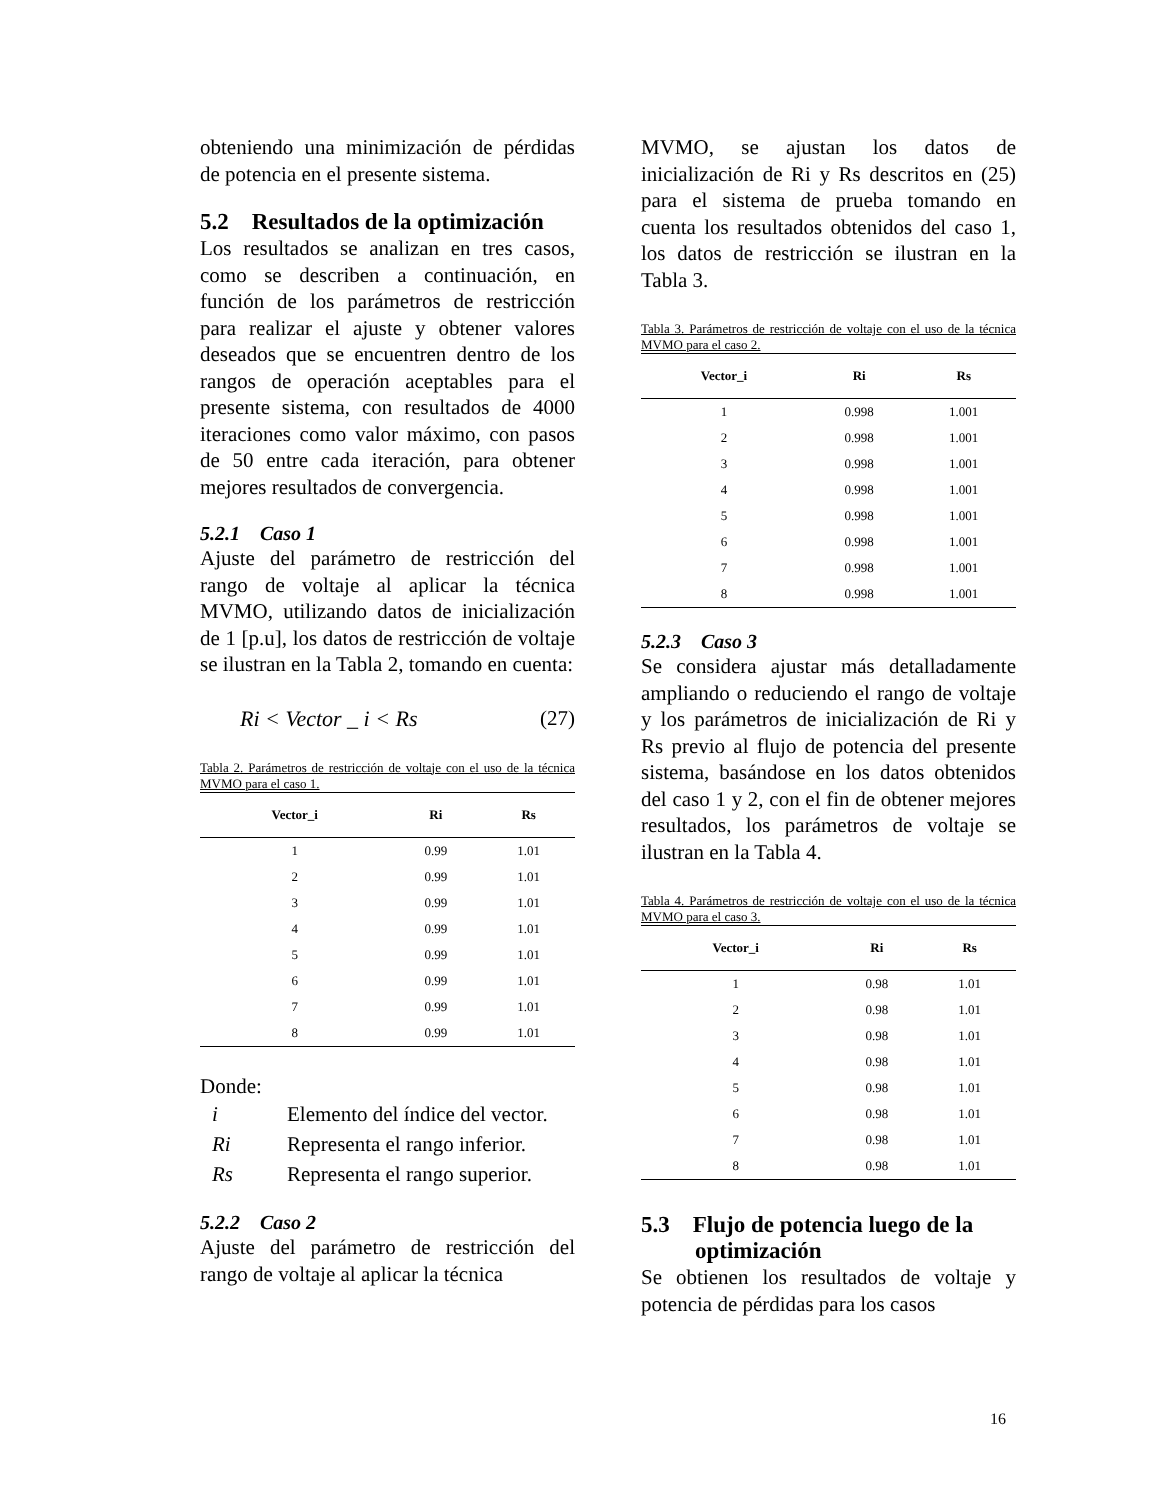obteniendo una minimización de pérdidas de potencia en el presente sistema.
5.2 Resultados de la optimización
Los resultados se analizan en tres casos, como se describen a continuación, en función de los parámetros de restricción para realizar el ajuste y obtener valores deseados que se encuentren dentro de los rangos de operación aceptables para el presente sistema, con resultados de 4000 iteraciones como valor máximo, con pasos de 50 entre cada iteración, para obtener mejores resultados de convergencia.
5.2.1 Caso 1
Ajuste del parámetro de restricción del rango de voltaje al aplicar la técnica MVMO, utilizando datos de inicialización de 1 [p.u], los datos de restricción de voltaje se ilustran en la Tabla 2, tomando en cuenta:
Ri < Vector _ i < Rs (27)
Tabla 2. Parámetros de restricción de voltaje con el uso de la técnica MVMO para el caso 1.
| Vector_i | Ri | Rs |
| --- | --- | --- |
| 1 | 0.99 | 1.01 |
| 2 | 0.99 | 1.01 |
| 3 | 0.99 | 1.01 |
| 4 | 0.99 | 1.01 |
| 5 | 0.99 | 1.01 |
| 6 | 0.99 | 1.01 |
| 7 | 0.99 | 1.01 |
| 8 | 0.99 | 1.01 |
Donde:
i Elemento del índice del vector.
Ri Representa el rango inferior.
Rs Representa el rango superior.
5.2.2 Caso 2
Ajuste del parámetro de restricción del rango de voltaje al aplicar la técnica
MVMO, se ajustan los datos de inicialización de Ri y Rs descritos en (25) para el sistema de prueba tomando en cuenta los resultados obtenidos del caso 1, los datos de restricción se ilustran en la Tabla 3.
Tabla 3. Parámetros de restricción de voltaje con el uso de la técnica MVMO para el caso 2.
| Vector_i | Ri | Rs |
| --- | --- | --- |
| 1 | 0.998 | 1.001 |
| 2 | 0.998 | 1.001 |
| 3 | 0.998 | 1.001 |
| 4 | 0.998 | 1.001 |
| 5 | 0.998 | 1.001 |
| 6 | 0.998 | 1.001 |
| 7 | 0.998 | 1.001 |
| 8 | 0.998 | 1.001 |
5.2.3 Caso 3
Se considera ajustar más detalladamente ampliando o reduciendo el rango de voltaje y los parámetros de inicialización de Ri y Rs previo al flujo de potencia del presente sistema, basándose en los datos obtenidos del caso 1 y 2, con el fin de obtener mejores resultados, los parámetros de voltaje se ilustran en la Tabla 4.
Tabla 4. Parámetros de restricción de voltaje con el uso de la técnica MVMO para el caso 3.
| Vector_i | Ri | Rs |
| --- | --- | --- |
| 1 | 0.98 | 1.01 |
| 2 | 0.98 | 1.01 |
| 3 | 0.98 | 1.01 |
| 4 | 0.98 | 1.01 |
| 5 | 0.98 | 1.01 |
| 6 | 0.98 | 1.01 |
| 7 | 0.98 | 1.01 |
| 8 | 0.98 | 1.01 |
5.3 Flujo de potencia luego de la optimización
Se obtienen los resultados de voltaje y potencia de pérdidas para los casos
16